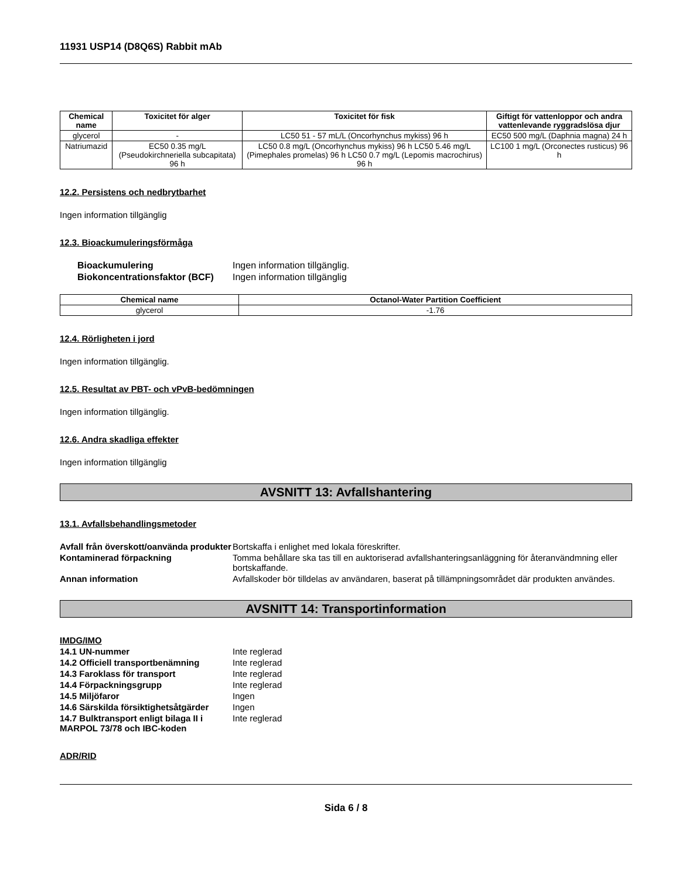11931 USP14 (D8Q6S) Rabbit mAb
| Chemical name | Toxicitet för alger | Toxicitet för fisk | Giftigt för vattenloppor och andra vattenlevande ryggradslösa djur |
| --- | --- | --- | --- |
| glycerol | - | LC50 51 - 57 mL/L (Oncorhynchus mykiss) 96 h | EC50 500 mg/L (Daphnia magna) 24 h |
| Natriumazid | EC50 0.35 mg/L (Pseudokirchneriella subcapitata) 96 h | LC50 0.8 mg/L (Oncorhynchus mykiss) 96 h LC50 5.46 mg/L (Pimephales promelas) 96 h LC50 0.7 mg/L (Lepomis macrochirus) 96 h | LC100 1 mg/L (Orconectes rusticus) 96 h |
12.2. Persistens och nedbrytbarhet
Ingen information tillgänglig
12.3. Bioackumuleringsförmåga
Bioackumulering Ingen information tillgänglig. Biokoncentrationsfaktor (BCF) Ingen information tillgänglig
| Chemical name | Octanol-Water Partition Coefficient |
| --- | --- |
| glycerol | -1.76 |
12.4. Rörligheten i jord
Ingen information tillgänglig.
12.5. Resultat av PBT- och vPvB-bedömningen
Ingen information tillgänglig.
12.6. Andra skadliga effekter
Ingen information tillgänglig
AVSNITT 13: Avfallshantering
13.1. Avfallsbehandlingsmetoder
Avfall från överskott/oanvända produkter Bortskaffa i enlighet med lokala föreskrifter. Kontaminerad förpackning Tomma behållare ska tas till en auktoriserad avfallshanteringsanläggning för återanvändmning eller bortskaffande. Annan information Avfallskoder bör tilldelas av användaren, baserat på tillämpningsområdet där produkten användes.
AVSNITT 14: Transportinformation
IMDG/IMO
14.1 UN-nummer Inte reglerad 14.2 Officiell transportbenämning Inte reglerad 14.3 Faroklass för transport Inte reglerad 14.4 Förpackningsgrupp Inte reglerad 14.5 Miljöfaror Ingen 14.6 Särskilda försiktighetsåtgärder Ingen 14.7 Bulktransport enligt bilaga II i MARPOL 73/78 och IBC-koden Inte reglerad
ADR/RID
Sida 6 / 8